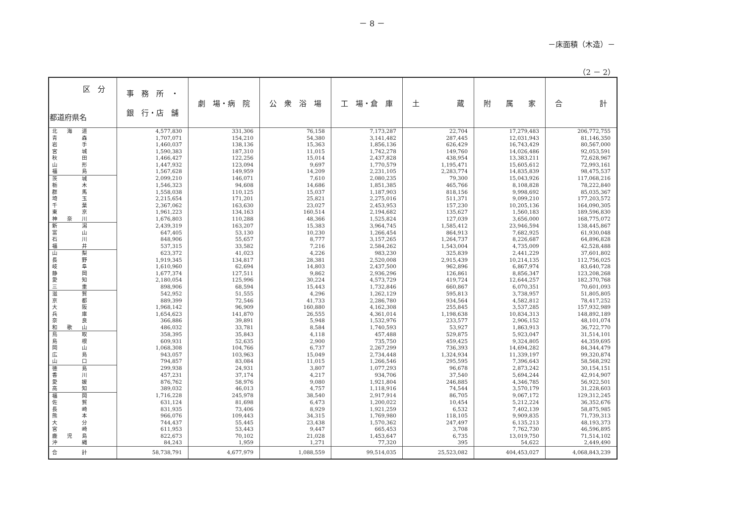－ 8 －
－床面積（木造）－
（2 － 2）
| 区 分 都道府県名 | 事 務 所 ・ 銀 行・店 舗 | 劇 場・病 院 | 公 衆 浴 場 | 工 場・倉 庫 | 土 蔵 | 附 属 家 | 合 計 |
| --- | --- | --- | --- | --- | --- | --- | --- |
| 北 海 道 | 4,577,830 | 331,306 | 76,158 | 7,173,287 | 22,704 | 17,279,483 | 206,772,755 |
| 青 森 | 1,707,071 | 154,210 | 54,380 | 3,141,482 | 287,445 | 12,031,943 | 81,146,350 |
| 岩 手 | 1,460,037 | 138,136 | 15,363 | 1,856,136 | 626,429 | 16,743,429 | 80,567,000 |
| 宮 城 | 1,590,383 | 187,310 | 11,015 | 1,742,278 | 149,760 | 14,026,486 | 92,053,591 |
| 秋 田 | 1,466,427 | 122,256 | 15,014 | 2,437,828 | 438,954 | 13,383,211 | 72,628,967 |
| 山 形 | 1,447,932 | 123,094 | 9,697 | 1,770,579 | 1,195,471 | 15,605,612 | 72,993,161 |
| 福 島 | 1,567,628 | 149,959 | 14,209 | 2,231,105 | 2,283,774 | 14,835,839 | 98,475,537 |
| 茨 城 | 2,099,210 | 146,071 | 7,610 | 2,080,235 | 79,300 | 15,043,926 | 117,068,216 |
| 栃 木 | 1,546,323 | 94,608 | 14,686 | 1,851,385 | 465,766 | 8,108,828 | 78,222,840 |
| 群 馬 | 1,558,038 | 110,125 | 15,037 | 1,187,903 | 818,156 | 9,998,692 | 85,035,367 |
| 埼 玉 | 2,215,654 | 171,201 | 25,821 | 2,275,016 | 511,371 | 9,099,210 | 177,203,572 |
| 千 葉 | 2,367,062 | 163,630 | 23,027 | 2,453,953 | 157,230 | 10,205,136 | 164,090,305 |
| 東 京 | 1,961,223 | 134,163 | 160,514 | 2,194,682 | 135,627 | 1,560,183 | 189,596,830 |
| 神 奈 川 | 1,676,803 | 110,288 | 48,366 | 1,525,824 | 127,039 | 3,656,000 | 168,775,072 |
| 新 潟 | 2,439,319 | 163,207 | 15,383 | 3,964,745 | 1,585,412 | 23,946,594 | 138,445,867 |
| 富 山 | 647,405 | 53,130 | 10,230 | 1,266,454 | 864,913 | 7,682,925 | 61,930,048 |
| 石 川 | 848,906 | 55,657 | 8,777 | 3,157,265 | 1,264,737 | 8,226,687 | 64,896,828 |
| 福 井 | 537,315 | 33,582 | 7,216 | 2,584,262 | 1,543,004 | 4,735,009 | 42,528,488 |
| 山 梨 | 623,372 | 41,023 | 4,226 | 983,230 | 325,839 | 2,441,229 | 37,601,802 |
| 長 野 | 1,919,345 | 134,817 | 28,381 | 2,520,008 | 2,915,439 | 10,214,135 | 112,756,025 |
| 岐 阜 | 1,610,960 | 62,694 | 14,803 | 2,437,500 | 962,896 | 6,867,974 | 83,640,728 |
| 静 岡 | 1,677,374 | 127,511 | 9,862 | 2,936,296 | 126,861 | 8,856,347 | 123,208,268 |
| 愛 知 | 2,180,054 | 125,996 | 30,224 | 4,573,729 | 419,724 | 12,644,257 | 182,370,768 |
| 三 重 | 898,906 | 68,594 | 15,443 | 1,732,846 | 660,867 | 6,070,351 | 70,601,093 |
| 滋 賀 | 542,952 | 51,555 | 4,296 | 1,262,129 | 595,813 | 3,738,957 | 51,805,805 |
| 京 都 | 889,399 | 72,546 | 41,733 | 2,286,780 | 934,564 | 4,582,812 | 78,417,252 |
| 大 阪 | 1,968,142 | 96,909 | 160,880 | 4,162,308 | 255,845 | 3,537,285 | 157,932,989 |
| 兵 庫 | 1,654,623 | 141,870 | 26,555 | 4,361,014 | 1,198,638 | 10,834,313 | 148,892,189 |
| 奈 良 | 366,886 | 39,891 | 5,948 | 1,532,976 | 233,577 | 2,906,152 | 48,101,074 |
| 和 歌 山 | 486,032 | 33,781 | 8,584 | 1,740,593 | 53,927 | 1,863,913 | 36,722,770 |
| 鳥 取 | 358,395 | 35,843 | 4,118 | 457,488 | 529,875 | 5,923,047 | 31,514,101 |
| 島 根 | 609,931 | 52,635 | 2,900 | 735,750 | 459,425 | 9,324,805 | 44,359,695 |
| 岡 山 | 1,068,308 | 104,766 | 6,737 | 2,267,299 | 736,393 | 14,694,282 | 84,344,479 |
| 広 島 | 943,057 | 103,963 | 15,049 | 2,734,448 | 1,324,934 | 11,339,197 | 99,320,874 |
| 山 口 | 794,857 | 83,084 | 11,015 | 1,266,546 | 295,595 | 7,396,643 | 58,568,292 |
| 徳 島 | 299,938 | 24,931 | 3,807 | 1,077,293 | 96,678 | 2,873,242 | 30,154,151 |
| 香 川 | 457,231 | 37,174 | 4,217 | 934,706 | 37,540 | 5,694,244 | 42,914,907 |
| 愛 媛 | 876,762 | 58,976 | 9,080 | 1,921,804 | 246,885 | 4,346,785 | 56,922,501 |
| 高 知 | 389,032 | 46,013 | 4,757 | 1,118,916 | 74,544 | 3,570,179 | 31,228,603 |
| 福 岡 | 1,716,228 | 245,978 | 38,540 | 2,917,914 | 86,705 | 9,067,172 | 129,312,245 |
| 佐 賀 | 631,124 | 81,698 | 6,473 | 1,200,022 | 10,454 | 5,212,224 | 36,352,676 |
| 長 崎 | 831,935 | 73,406 | 8,929 | 1,921,259 | 6,532 | 7,402,139 | 58,875,985 |
| 熊 本 | 966,076 | 109,443 | 34,315 | 1,769,980 | 118,105 | 9,909,835 | 71,739,313 |
| 大 分 | 744,437 | 55,445 | 23,438 | 1,570,362 | 247,497 | 6,135,213 | 48,193,373 |
| 宮 崎 | 611,953 | 53,443 | 9,447 | 665,453 | 3,708 | 7,762,730 | 46,596,895 |
| 鹿 児 島 | 822,673 | 70,102 | 21,028 | 1,453,647 | 6,735 | 13,019,750 | 71,514,102 |
| 沖 縄 | 84,243 | 1,959 | 1,271 | 77,320 | 395 | 54,622 | 2,449,490 |
| 合 計 | 58,738,791 | 4,677,979 | 1,088,559 | 99,514,035 | 25,523,082 | 404,453,027 | 4,068,843,239 |